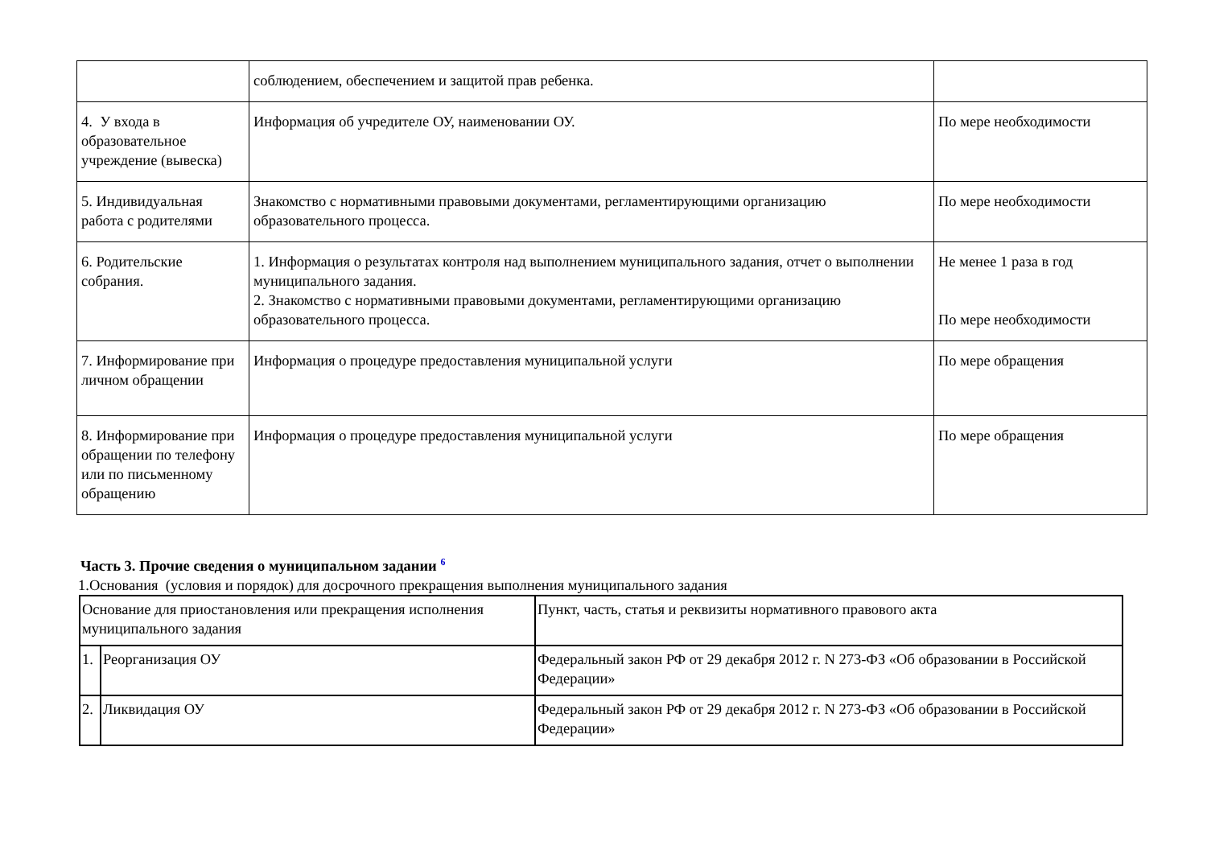| | соблюдением, обеспечением и защитой прав ребенка. | |
| 4. У входа в образовательное учреждение (вывеска) | Информация об учредителе ОУ, наименовании ОУ. | По мере необходимости |
| 5. Индивидуальная работа с родителями | Знакомство с нормативными правовыми документами, регламентирующими организацию образовательного процесса. | По мере необходимости |
| 6. Родительские собрания. | 1. Информация о результатах контроля над выполнением муниципального задания, отчет о выполнении муниципального задания. 2. Знакомство с нормативными правовыми документами, регламентирующими организацию образовательного процесса. | Не менее 1 раза в год По мере необходимости |
| 7. Информирование при личном обращении | Информация о процедуре предоставления муниципальной услуги | По мере обращения |
| 8. Информирование при обращении по телефону или по письменному обращению | Информация о процедуре предоставления муниципальной услуги | По мере обращения |
Часть 3. Прочие сведения о муниципальном задании <sup>6</sup>
1.Основания (условия и порядок) для досрочного прекращения выполнения муниципального задания
| Основание для приостановления или прекращения исполнения муниципального задания | | Пункт, часть, статья и реквизиты нормативного правового акта |
| --- | --- | --- |
| 1. | Реорганизация ОУ | Федеральный закон РФ от 29 декабря 2012 г. N 273-ФЗ «Об образовании в Российской Федерации» |
| 2. | Ликвидация ОУ | Федеральный закон РФ от 29 декабря 2012 г. N 273-ФЗ «Об образовании в Российской Федерации» |